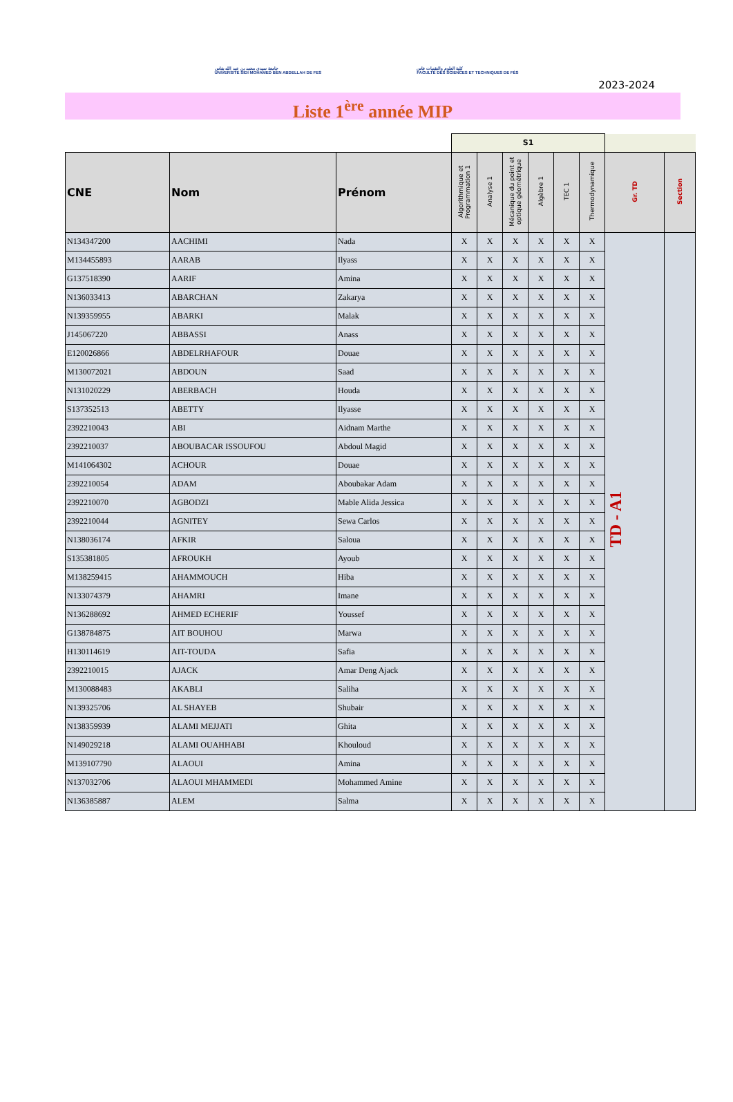جامعة سيدي محمد بن عبد الله بفاس
UNIVERSITÉ SIDI MOHAMED BEN ABDELLAH DE FES
كلية العلوم والتقنيات فاس
FACULTÉ DES SCIENCES ET TECHNIQUES DE FÈS
2023-2024
Liste 1<sup>ère</sup> année MIP
| | | | S1 | | | | | | | |
| CNE | Nom | Prénom | Algorithmique et Programmation 1 | Analyse 1 | Mécanique du point et optique géométrique | Algèbre 1 | TEC 1 | Thermodynamique | Gr. TD | Section |
| N134347200 | AACHIMI | Nada | X | X | X | X | X | X | TD - A1 | |
| M134455893 | AARAB | Ilyass | X | X | X | X | X | X | | |
| G137518390 | AARIF | Amina | X | X | X | X | X | X | | |
| N136033413 | ABARCHAN | Zakarya | X | X | X | X | X | X | | |
| N139359955 | ABARKI | Malak | X | X | X | X | X | X | | |
| J145067220 | ABBASSI | Anass | X | X | X | X | X | X | | |
| E120026866 | ABDELRHAFOUR | Douae | X | X | X | X | X | X | | |
| M130072021 | ABDOUN | Saad | X | X | X | X | X | X | | |
| N131020229 | ABERBACH | Houda | X | X | X | X | X | X | | |
| S137352513 | ABETTY | Ilyasse | X | X | X | X | X | X | | |
| 2392210043 | ABI | Aidnam Marthe | X | X | X | X | X | X | | |
| 2392210037 | ABOUBACAR ISSOUFOU | Abdoul Magid | X | X | X | X | X | X | | |
| M141064302 | ACHOUR | Douae | X | X | X | X | X | X | | |
| 2392210054 | ADAM | Aboubakar Adam | X | X | X | X | X | X | | |
| 2392210070 | AGBODZI | Mable Alida Jessica | X | X | X | X | X | X | | |
| 2392210044 | AGNITEY | Sewa Carlos | X | X | X | X | X | X | | |
| N138036174 | AFKIR | Saloua | X | X | X | X | X | X | | |
| S135381805 | AFROUKH | Ayoub | X | X | X | X | X | X | | |
| M138259415 | AHAMMOUCH | Hiba | X | X | X | X | X | X | | |
| N133074379 | AHAMRI | Imane | X | X | X | X | X | X | | |
| N136288692 | AHMED ECHERIF | Youssef | X | X | X | X | X | X | | |
| G138784875 | AIT BOUHOU | Marwa | X | X | X | X | X | X | | |
| H130114619 | AIT-TOUDA | Safia | X | X | X | X | X | X | | |
| 2392210015 | AJACK | Amar Deng Ajack | X | X | X | X | X | X | | |
| M130088483 | AKABLI | Saliha | X | X | X | X | X | X | | |
| N139325706 | AL SHAYEB | Shubair | X | X | X | X | X | X | | |
| N138359939 | ALAMI MEJJATI | Ghita | X | X | X | X | X | X | | |
| N149029218 | ALAMI OUAHHABI | Khouloud | X | X | X | X | X | X | | |
| M139107790 | ALAOUI | Amina | X | X | X | X | X | X | | |
| N137032706 | ALAOUI MHAMMEDI | Mohammed Amine | X | X | X | X | X | X | | |
| N136385887 | ALEM | Salma | X | X | X | X | X | X | | |